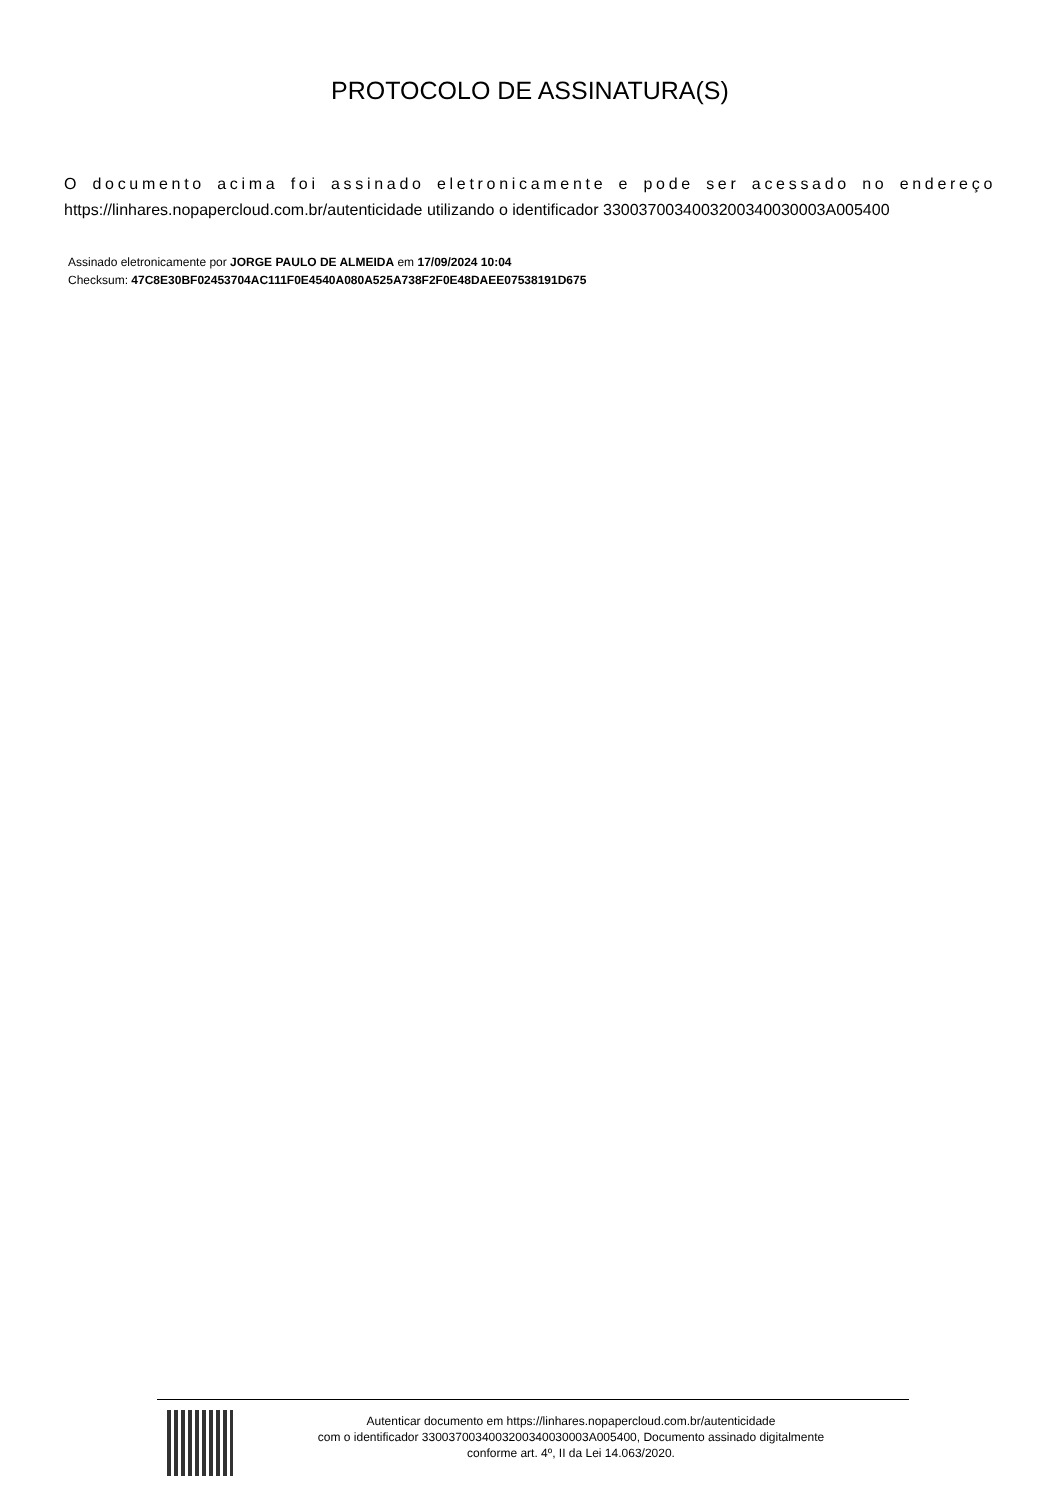PROTOCOLO DE ASSINATURA(S)
O documento acima foi assinado eletronicamente e pode ser acessado no endereço https://linhares.nopapercloud.com.br/autenticidade utilizando o identificador 330037003400320034003000​3A005400
Assinado eletronicamente por JORGE PAULO DE ALMEIDA em 17/09/2024 10:04
Checksum: 47C8E30BF02453704AC111F0E4540A080A525A738F2F0E48DAEE07538191D675
Autenticar documento em https://linhares.nopapercloud.com.br/autenticidade
com o identificador 330037003400320034003000​3A005400, Documento assinado digitalmente
conforme art. 4º, II da Lei 14.063/2020.